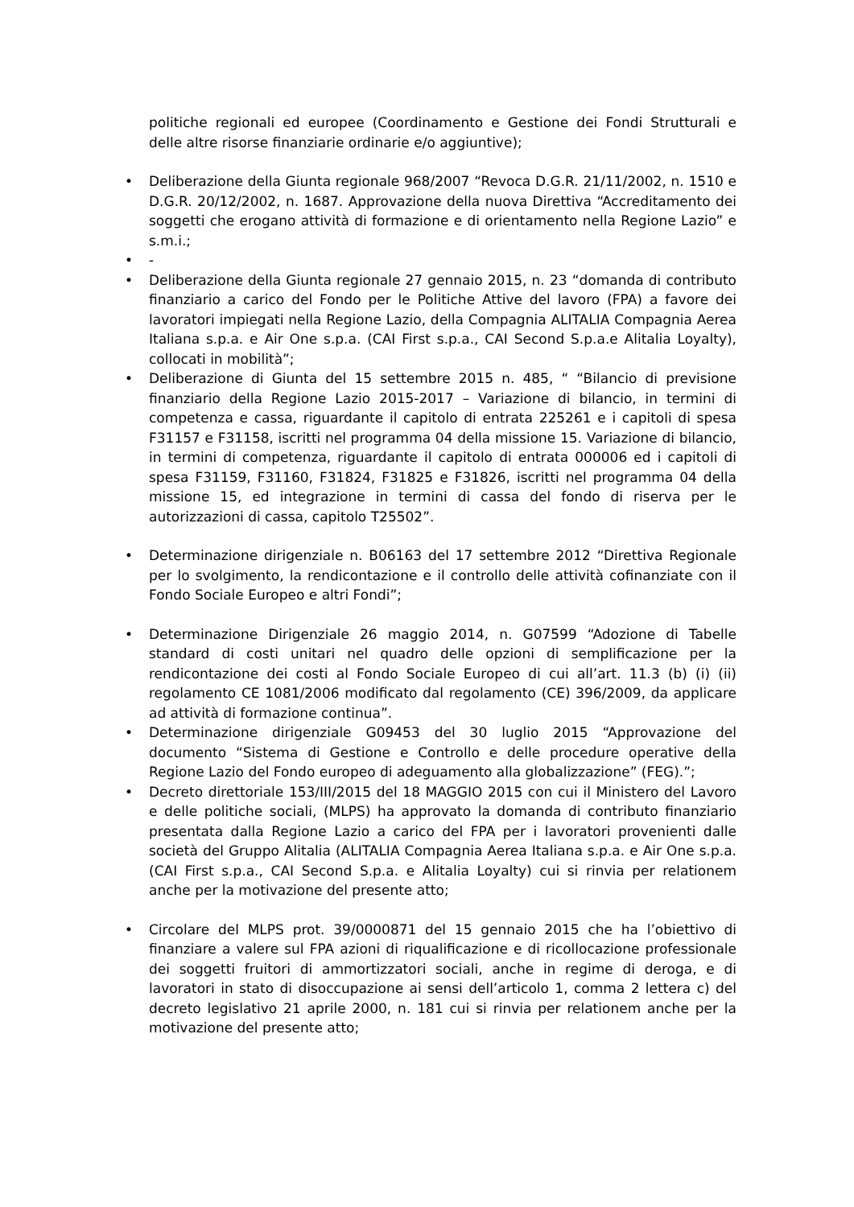politiche regionali ed europee (Coordinamento e Gestione dei Fondi Strutturali e delle altre risorse finanziarie ordinarie e/o aggiuntive);
• Deliberazione della Giunta regionale 968/2007 “Revoca D.G.R. 21/11/2002, n. 1510 e D.G.R. 20/12/2002, n. 1687. Approvazione della nuova Direttiva “Accreditamento dei soggetti che erogano attività di formazione e di orientamento nella Regione Lazio” e s.m.i.;
• -
• Deliberazione della Giunta regionale 27 gennaio 2015, n. 23 “domanda di contributo finanziario a carico del Fondo per le Politiche Attive del lavoro (FPA) a favore dei lavoratori impiegati nella Regione Lazio, della Compagnia ALITALIA Compagnia Aerea Italiana s.p.a. e Air One s.p.a. (CAI First s.p.a., CAI Second S.p.a.e Alitalia Loyalty), collocati in mobilità”;
• Deliberazione di Giunta del 15 settembre 2015 n. 485, “ “Bilancio di previsione finanziario della Regione Lazio 2015-2017 – Variazione di bilancio, in termini di competenza e cassa, riguardante il capitolo di entrata 225261 e i capitoli di spesa F31157 e F31158, iscritti nel programma 04 della missione 15. Variazione di bilancio, in termini di competenza, riguardante il capitolo di entrata 000006 ed i capitoli di spesa F31159, F31160, F31824, F31825 e F31826, iscritti nel programma 04 della missione 15, ed integrazione in termini di cassa del fondo di riserva per le autorizzazioni di cassa, capitolo T25502”.
• Determinazione dirigenziale n. B06163 del 17 settembre 2012 “Direttiva Regionale per lo svolgimento, la rendicontazione e il controllo delle attività cofinanziate con il Fondo Sociale Europeo e altri Fondi”;
• Determinazione Dirigenziale 26 maggio 2014, n. G07599 “Adozione di Tabelle standard di costi unitari nel quadro delle opzioni di semplificazione per la rendicontazione dei costi al Fondo Sociale Europeo di cui all’art. 11.3 (b) (i) (ii) regolamento CE 1081/2006 modificato dal regolamento (CE) 396/2009, da applicare ad attività di formazione continua”.
• Determinazione dirigenziale G09453 del 30 luglio 2015 “Approvazione del documento “Sistema di Gestione e Controllo e delle procedure operative della Regione Lazio del Fondo europeo di adeguamento alla globalizzazione” (FEG).”;
• Decreto direttoriale 153/III/2015 del 18 MAGGIO 2015 con cui il Ministero del Lavoro e delle politiche sociali, (MLPS) ha approvato la domanda di contributo finanziario presentata dalla Regione Lazio a carico del FPA per i lavoratori provenienti dalle società del Gruppo Alitalia (ALITALIA Compagnia Aerea Italiana s.p.a. e Air One s.p.a. (CAI First s.p.a., CAI Second S.p.a. e Alitalia Loyalty) cui si rinvia per relationem anche per la motivazione del presente atto;
• Circolare del MLPS prot. 39/0000871 del 15 gennaio 2015 che ha l’obiettivo di finanziare a valere sul FPA azioni di riqualificazione e di ricollocazione professionale dei soggetti fruitori di ammortizzatori sociali, anche in regime di deroga, e di lavoratori in stato di disoccupazione ai sensi dell’articolo 1, comma 2 lettera c) del decreto legislativo 21 aprile 2000, n. 181 cui si rinvia per relationem anche per la motivazione del presente atto;